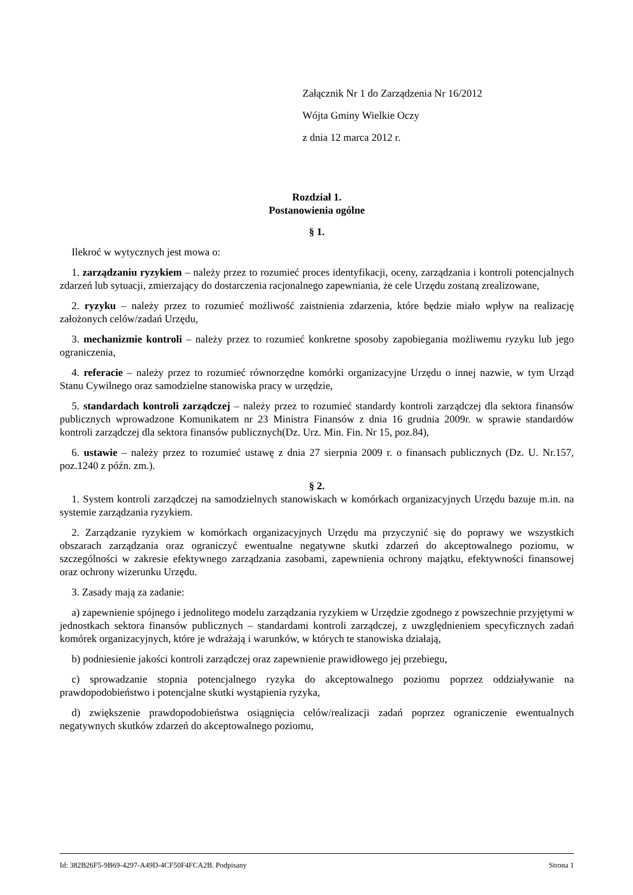Załącznik Nr 1 do Zarządzenia Nr 16/2012
Wójta Gminy Wielkie Oczy
z dnia 12 marca 2012 r.
Rozdział 1.
Postanowienia ogólne
§ 1.
Ilekroć w wytycznych jest mowa o:
1. zarządzaniu ryzykiem – należy przez to rozumieć proces identyfikacji, oceny, zarządzania i kontroli potencjalnych zdarzeń lub sytuacji, zmierzający do dostarczenia racjonalnego zapewniania, że cele Urzędu zostaną zrealizowane,
2. ryzyku – należy przez to rozumieć możliwość zaistnienia zdarzenia, które będzie miało wpływ na realizację założonych celów/zadań Urzędu,
3. mechanizmie kontroli – należy przez to rozumieć konkretne sposoby zapobiegania możliwemu ryzyku lub jego ograniczenia,
4. referacie – należy przez to rozumieć równorzędne komórki organizacyjne Urzędu o innej nazwie, w tym Urząd Stanu Cywilnego oraz samodzielne stanowiska pracy w urzędzie,
5. standardach kontroli zarządczej – należy przez to rozumieć standardy kontroli zarządczej dla sektora finansów publicznych wprowadzone Komunikatem nr 23 Ministra Finansów z dnia 16 grudnia 2009r. w sprawie standardów kontroli zarządczej dla sektora finansów publicznych(Dz. Urz. Min. Fin. Nr 15, poz.84),
6. ustawie – należy przez to rozumieć ustawę z dnia 27 sierpnia 2009 r. o finansach publicznych (Dz. U. Nr.157, poz.1240 z późn. zm.).
§ 2.
1. System kontroli zarządczej na samodzielnych stanowiskach w komórkach organizacyjnych Urzędu bazuje m.in. na systemie zarządzania ryzykiem.
2. Zarządzanie ryzykiem w komórkach organizacyjnych Urzędu ma przyczynić się do poprawy we wszystkich obszarach zarządzania oraz ograniczyć ewentualne negatywne skutki zdarzeń do akceptowalnego poziomu, w szczególności w zakresie efektywnego zarządzania zasobami, zapewnienia ochrony majątku, efektywności finansowej oraz ochrony wizerunku Urzędu.
3. Zasady mają za zadanie:
a) zapewnienie spójnego i jednolitego modelu zarządzania ryzykiem w Urzędzie zgodnego z powszechnie przyjętymi w jednostkach sektora finansów publicznych – standardami kontroli zarządczej, z uwzględnieniem specyficznych zadań komórek organizacyjnych, które je wdrażają i warunków, w których te stanowiska działają,
b) podniesienie jakości kontroli zarządczej oraz zapewnienie prawidłowego jej przebiegu,
c) sprowadzanie stopnia potencjalnego ryzyka do akceptowalnego poziomu poprzez oddziaływanie na prawdopodobieństwo i potencjalne skutki wystąpienia ryzyka,
d) zwiększenie prawdopodobieństwa osiągnięcia celów/realizacji zadań poprzez ograniczenie ewentualnych negatywnych skutków zdarzeń do akceptowalnego poziomu,
Id: 382B26F5-9B69-4297-A49D-4CF50F4FCA2B. Podpisany Strona 1